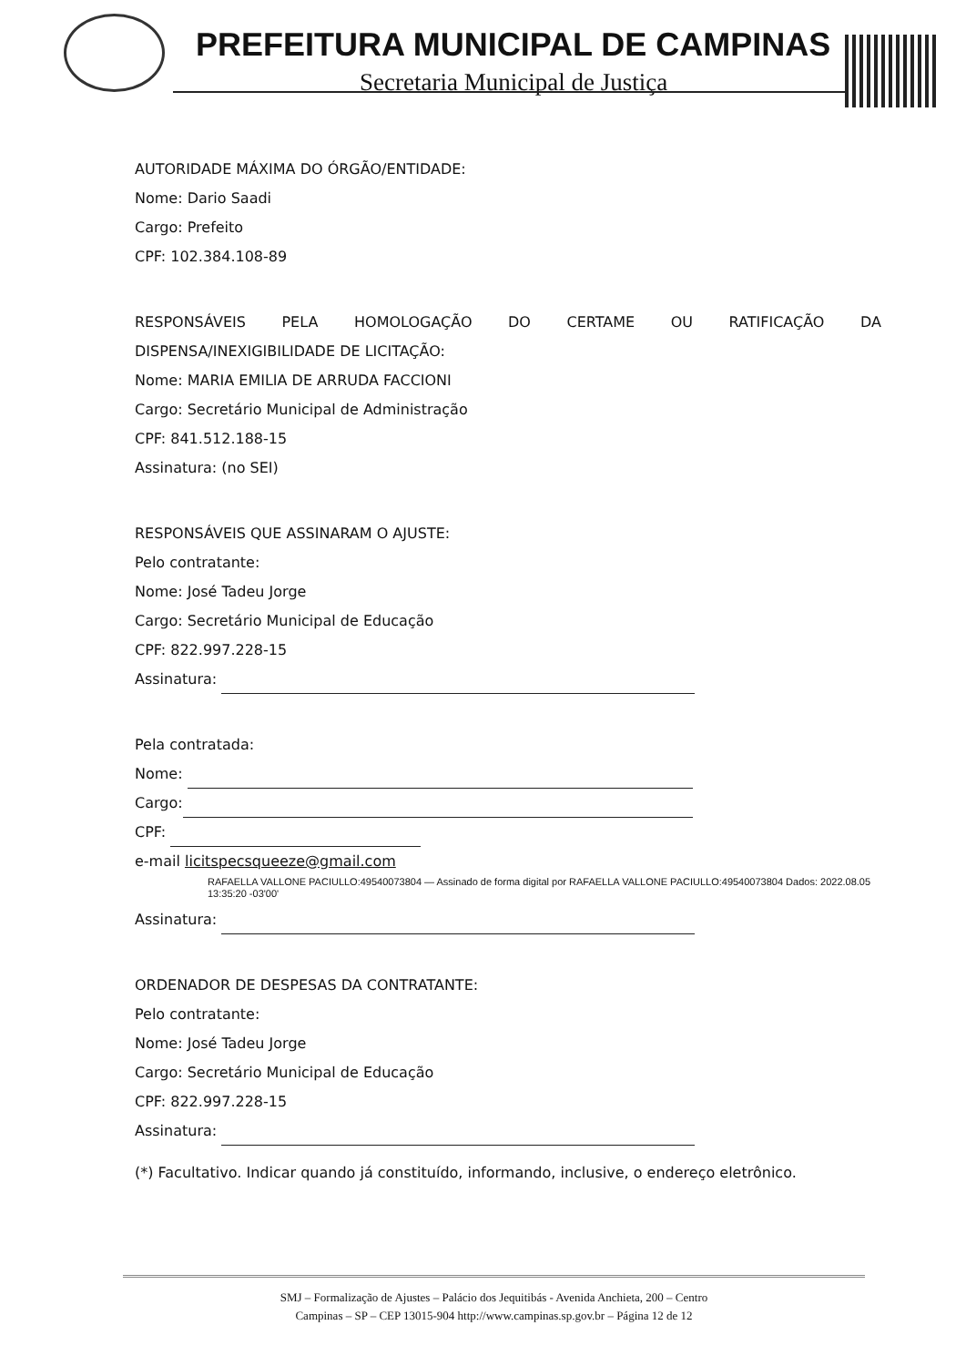PREFEITURA MUNICIPAL DE CAMPINAS
Secretaria Municipal de Justiça
AUTORIDADE MÁXIMA DO ÓRGÃO/ENTIDADE:
Nome: Dario Saadi
Cargo: Prefeito
CPF: 102.384.108-89
RESPONSÁVEIS PELA HOMOLOGAÇÃO DO CERTAME OU RATIFICAÇÃO DA
DISPENSA/INEXIGIBILIDADE DE LICITAÇÃO:
Nome: MARIA EMILIA DE ARRUDA FACCIONI
Cargo: Secretário Municipal de Administração
CPF: 841.512.188-15
Assinatura: (no SEI)
RESPONSÁVEIS QUE ASSINARAM O AJUSTE:
Pelo contratante:
Nome: José Tadeu Jorge
Cargo: Secretário Municipal de Educação
CPF: 822.997.228-15
Assinatura:
Pela contratada:
Nome:
Cargo:
CPF:
e-mail licitspecsqueeze@gmail.com RAFAELLA VALLONE PACIULLO:49540073804 — Assinado de forma digital por RAFAELLA VALLONE PACIULLO:49540073804 Dados: 2022.08.05 13:35:20 -03'00'
Assinatura:
ORDENADOR DE DESPESAS DA CONTRATANTE:
Pelo contratante:
Nome: José Tadeu Jorge
Cargo: Secretário Municipal de Educação
CPF: 822.997.228-15
Assinatura:
(*) Facultativo. Indicar quando já constituído, informando, inclusive, o endereço eletrônico.
SMJ – Formalização de Ajustes – Palácio dos Jequitibás - Avenida Anchieta, 200 – Centro
Campinas – SP – CEP 13015-904 http://www.campinas.sp.gov.br – Página 12 de 12